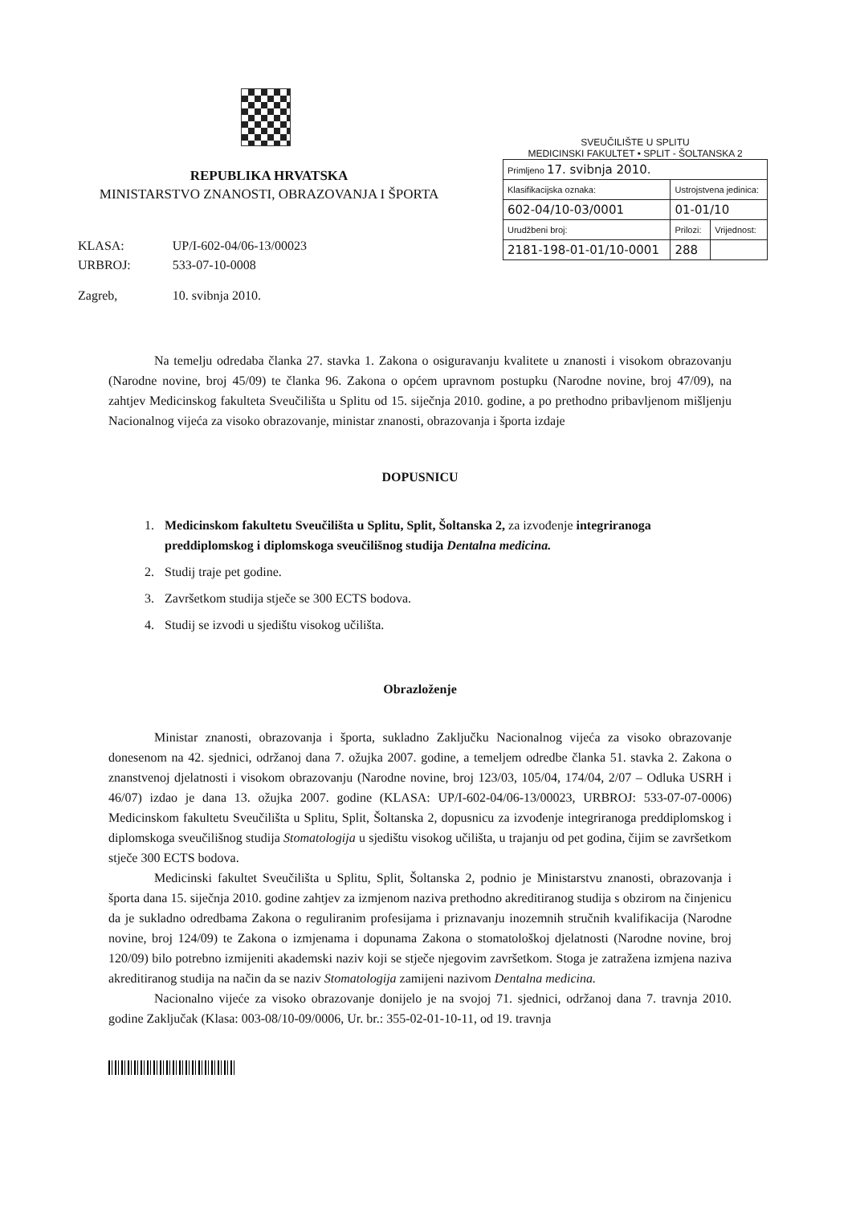REPUBLIKA HRVATSKA
MINISTARSTVO ZNANOSTI, OBRAZOVANJA I ŠPORTA
| KLASA: | UP/I-602-04/06-13/00023 |
| URBROJ: | 533-07-10-0008 |
| Zagreb, | 10. svibnja 2010. |
SVEUČILIŠTE U SPLITU
MEDICINSKI FAKULTET • SPLIT - ŠOLTANSKA 2
| Primljeno 17. svibnja 2010. | | |
| Klasifikacijska oznaka: | Ustrojstvena jedinica: | |
| 602-04/10-03/0001 | 01-01/10 | |
| Urudžbeni broj: | Prilozi: | Vrijednost: |
| 2181-198-01-01/10-0001 | 288 | |
Na temelju odredaba članka 27. stavka 1. Zakona o osiguravanju kvalitete u znanosti i visokom obrazovanju (Narodne novine, broj 45/09) te članka 96. Zakona o općem upravnom postupku (Narodne novine, broj 47/09), na zahtjev Medicinskog fakulteta Sveučilišta u Splitu od 15. siječnja 2010. godine, a po prethodno pribavljenom mišljenju Nacionalnog vijeća za visoko obrazovanje, ministar znanosti, obrazovanja i športa izdaje
DOPUSNICU
1. Medicinskom fakultetu Sveučilišta u Splitu, Split, Šoltanska 2, za izvođenje integriranoga preddiplomskog i diplomskoga sveučilišnog studija Dentalna medicina.
2. Studij traje pet godine.
3. Završetkom studija stječe se 300 ECTS bodova.
4. Studij se izvodi u sjedištu visokog učilišta.
Obrazloženje
Ministar znanosti, obrazovanja i športa, sukladno Zaključku Nacionalnog vijeća za visoko obrazovanje donesenom na 42. sjednici, održanoj dana 7. ožujka 2007. godine, a temeljem odredbe članka 51. stavka 2. Zakona o znanstvenoj djelatnosti i visokom obrazovanju (Narodne novine, broj 123/03, 105/04, 174/04, 2/07 – Odluka USRH i 46/07) izdao je dana 13. ožujka 2007. godine (KLASA: UP/I-602-04/06-13/00023, URBROJ: 533-07-07-0006) Medicinskom fakultetu Sveučilišta u Splitu, Split, Šoltanska 2, dopusnicu za izvođenje integriranoga preddiplomskog i diplomskoga sveučilišnog studija Stomatologija u sjedištu visokog učilišta, u trajanju od pet godina, čijim se završetkom stječe 300 ECTS bodova.
Medicinski fakultet Sveučilišta u Splitu, Split, Šoltanska 2, podnio je Ministarstvu znanosti, obrazovanja i športa dana 15. siječnja 2010. godine zahtjev za izmjenom naziva prethodno akreditiranog studija s obzirom na činjenicu da je sukladno odredbama Zakona o reguliranim profesijama i priznavanju inozemnih stručnih kvalifikacija (Narodne novine, broj 124/09) te Zakona o izmjenama i dopunama Zakona o stomatološkoj djelatnosti (Narodne novine, broj 120/09) bilo potrebno izmijeniti akademski naziv koji se stječe njegovim završetkom. Stoga je zatražena izmjena naziva akreditiranog studija na način da se naziv Stomatologija zamijeni nazivom Dentalna medicina.
Nacionalno vijeće za visoko obrazovanje donijelo je na svojoj 71. sjednici, održanoj dana 7. travnja 2010. godine Zaključak (Klasa: 003-08/10-09/0006, Ur. br.: 355-02-01-10-11, od 19. travnja